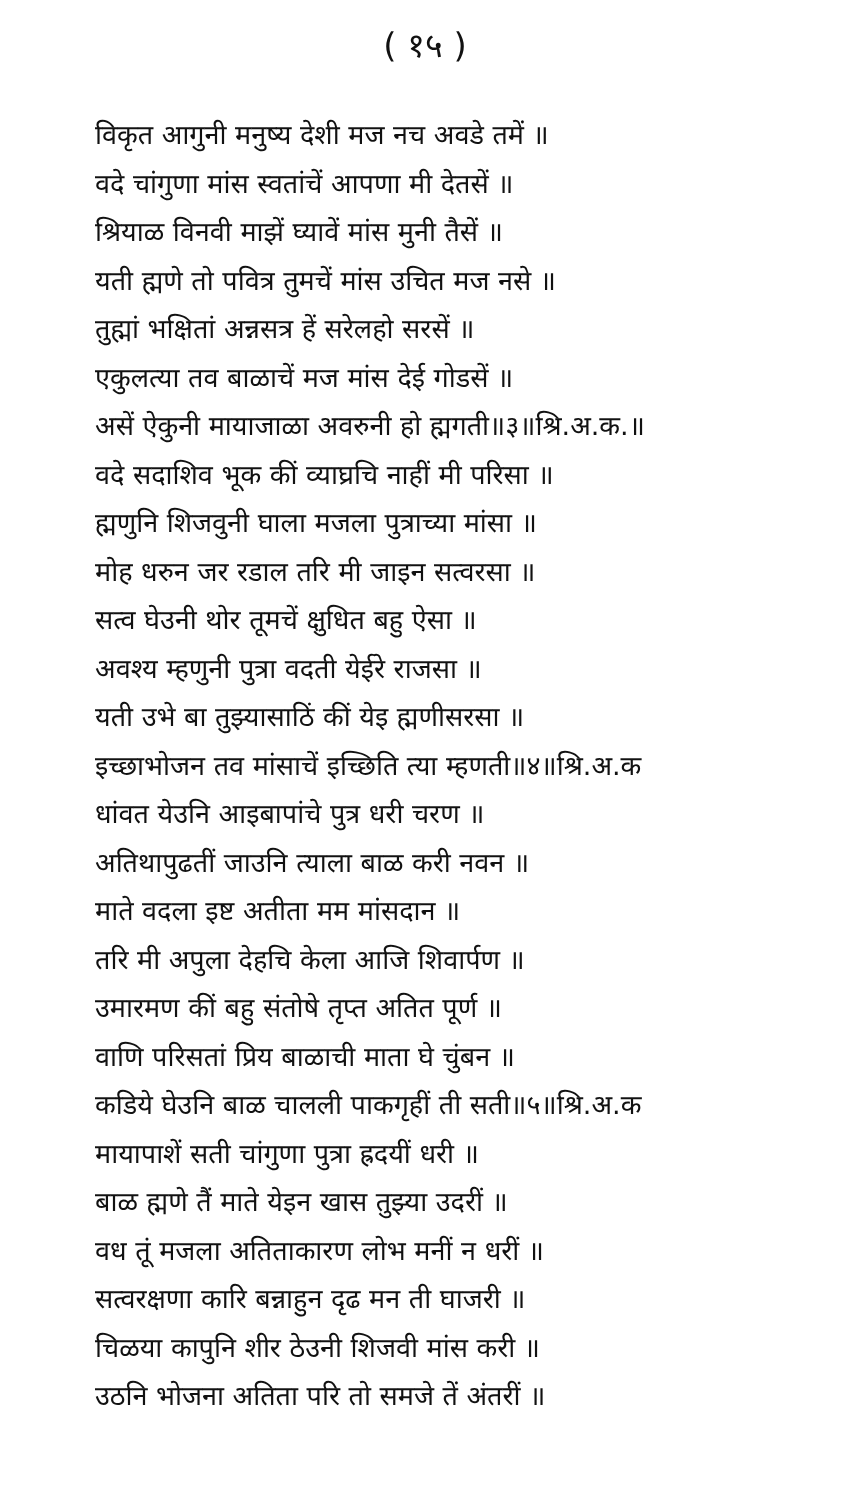( १५ )
विकृत आगुनी मनुष्य देशी मज नच अवडे तमें ॥
वदे चांगुणा मांस स्वतांचें आपणा मी देतसें ॥
श्रियाळ विनवी माझें घ्यावें मांस मुनी तैसें ॥
यती ह्मणे तो पवित्र तुमचें मांस उचित मज नसे ॥
तुह्मां भक्षितां अन्नसत्र हें सरेलहो सरसें ॥
एकुलत्या तव बाळाचें मज मांस देई गोडसें ॥
असें ऐकुनी मायाजाळा अवरुनी हो ह्मगती॥३॥श्रि.अ.क.॥
वदे सदाशिव भूक कीं व्याघ्रचि नाहीं मी परिसा ॥
ह्मणुनि शिजवुनी घाला मजला पुत्राच्या मांसा ॥
मोह धरुन जर रडाल तरि मी जाइन सत्वरसा ॥
सत्व घेउनी थोर तूमचें क्षुधित बहु ऐसा ॥
अवश्य म्हणुनी पुत्रा वदती येईरे राजसा ॥
यती उभे बा तुझ्यासाठिं कीं येइ ह्मणीसरसा ॥
इच्छाभोजन तव मांसाचें इच्छिति त्या म्हणती॥४॥श्रि.अ.क
धांवत येउनि आइबापांचे पुत्र धरी चरण ॥
अतिथापुढतीं जाउनि त्याला बाळ करी नवन ॥
माते वदला इष्ट अतीता मम मांसदान ॥
तरि मी अपुला देहचि केला आजि शिवार्पण ॥
उमारमण कीं बहु संतोषे तृप्त अतित पूर्ण ॥
वाणि परिसतां प्रिय बाळाची माता घे चुंबन ॥
कडिये घेउनि बाळ चालली पाकगृहीं ती सती॥५॥श्रि.अ.क
मायापाशें सती चांगुणा पुत्रा ह्रदयीं धरी ॥
बाळ ह्मणे तैं माते येइन खास तुझ्या उदरीं ॥
वध तूं मजला अतिताकारण लोभ मनीं न धरीं ॥
सत्वरक्षणा कारि बन्नाहुन दृढ मन ती घाजरी ॥
चिळया कापुनि शीर ठेउनी शिजवी मांस करी ॥
उठनि भोजना अतिता परि तो समजे तें अंतरीं ॥